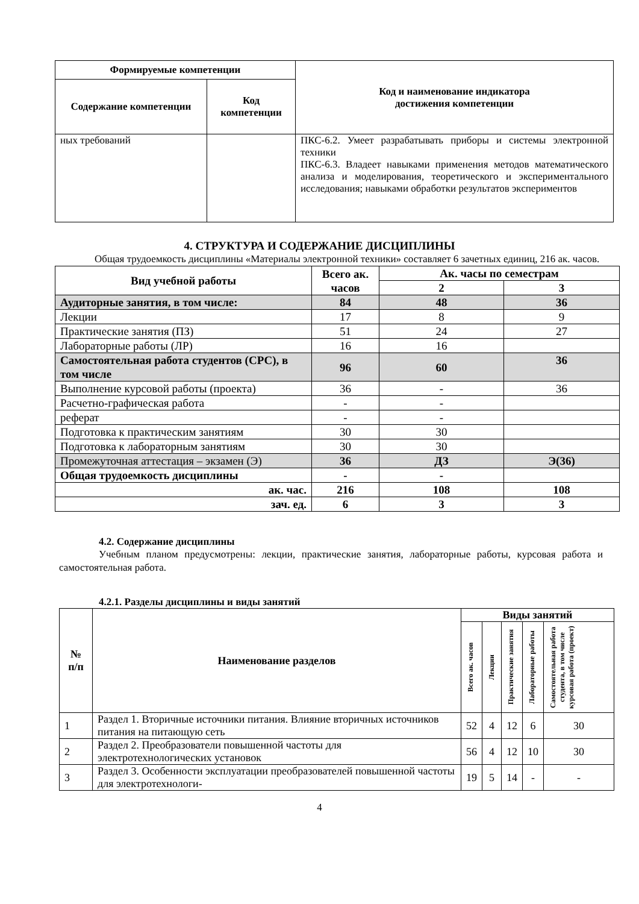| Формируемые компетенции | | Код и наименование индикатора достижения компетенции |
| --- | --- | --- |
| Содержание компетенции | Код компетенции | |
| ных требований | | ПКС-6.2. Умеет разрабатывать приборы и системы электронной техники ПКС-6.3. Владеет навыками применения методов математического анализа и моделирования, теоретического и экспериментального исследования; навыками обработки результатов экспериментов |
4. СТРУКТУРА И СОДЕРЖАНИЕ ДИСЦИПЛИНЫ
Общая трудоемкость дисциплины «Материалы электронной техники» составляет 6 зачетных единиц, 216 ак. часов.
| Вид учебной работы | Всего ак. часов | Ак. часы по семестрам | |
| --- | --- | --- | --- |
| | | 2 | 3 |
| Аудиторные занятия, в том числе: | 84 | 48 | 36 |
| Лекции | 17 | 8 | 9 |
| Практические занятия (ПЗ) | 51 | 24 | 27 |
| Лабораторные работы (ЛР) | 16 | 16 | |
| Самостоятельная работа студентов (СРС), в том числе | 96 | 60 | 36 |
| Выполнение курсовой работы (проекта) | 36 | - | 36 |
| Расчетно-графическая работа | - | - | |
| реферат | - | - | |
| Подготовка к практическим занятиям | 30 | 30 | |
| Подготовка к лабораторным занятиям | 30 | 30 | |
| Промежуточная аттестация – экзамен (Э) | 36 | ДЗ | Э(36) |
| Общая трудоемкость дисциплины | - | - | |
| ак. час. | 216 | 108 | 108 |
| зач. ед. | 6 | 3 | 3 |
4.2. Содержание дисциплины
Учебным планом предусмотрены: лекции, практические занятия, лабораторные работы, курсовая работа и самостоятельная работа.
4.2.1. Разделы дисциплины и виды занятий
| № п/п | Наименование разделов | Виды занятий | | | | |
| --- | --- | --- | --- | --- | --- | --- |
| | | Всего ак. часов | Лекции | Практические занятия | Лабораторные работы | Самостоятельная работа студента, в том числе курсовая работа (проект) |
| 1 | Раздел 1. Вторичные источники питания. Влияние вторичных источников питания на питающую сеть | 52 | 4 | 12 | 6 | 30 |
| 2 | Раздел 2. Преобразователи повышенной частоты для электротехнологических установок | 56 | 4 | 12 | 10 | 30 |
| 3 | Раздел 3. Особенности эксплуатации преобразователей повышенной частоты для электротехнологи- | 19 | 5 | 14 | - | - |
4